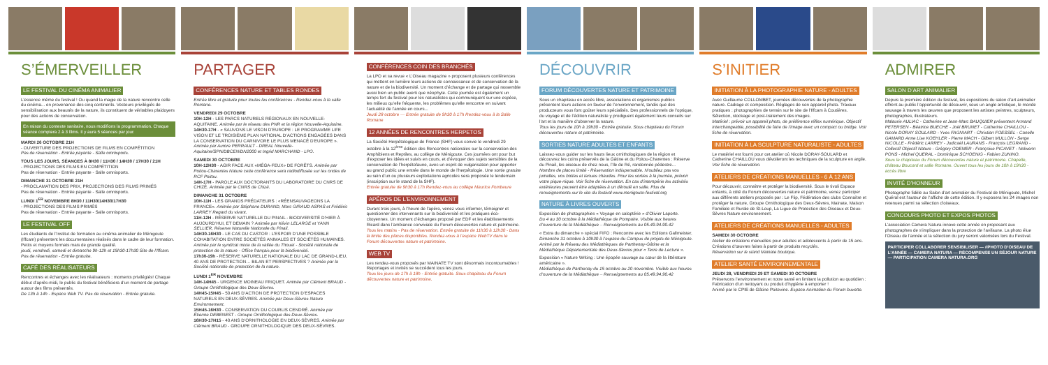S’ÉMERVEILLER
LE FESTIVAL DU CINÉMA ANIMALIER
L’essence même du festival ! Ou quand la magie de la nature rencontre celle du cinéma... en provenance des cinq continents. Vecteurs privilégiés de sensibilisation aux beautés de la nature, ils constituent de véritables plaidoyers pour des actions de conservation.
En raison du contexte sanitaire, nous modifions la programmation. Chaque séance comptera 2 à 3 films. Il y aura 5 séances par jour.
MARDI 26 OCTOBRE 21H
- OUVERTURE DES PROJECTIONS DE FILMS EN COMPÉTITION
Pas de réservation - Entrée payante - Salle omnisports.
TOUS LES JOURS, SÉANCES À 8H30 / 11H30 / 14H30 / 17H30 / 21H
- PROJECTIONS DES FILMS EN COMPÉTITION
Pas de réservation - Entrée payante - Salle omnisports.
DIMANCHE 31 OCTOBRE 21H
- PROCLAMATION DES PRIX, PROJECTIONS DES FILMS PRIMÉS
Pas de réservation - Entrée payante - Salle omnisports.
LUNDI 1<sup>ER</sup> NOVEMBRE 8H30 / 11H30/14H30/17H30
- PROJECTIONS DES FILMS PRIMÉS
Pas de réservation - Entrée payante - Salle omnisports.
LE FESTIVAL OFF
Les étudiants de l’Institut de formation au cinéma animalier de Ménigoute (Iffcam) présentent les documentaires réalisés dans le cadre de leur formation. Petits et moyens formats mais de grande qualité.
jeudi, vendredi, samedi et dimanche 9h-12h et 15h30-17h30 Site de l’Iffcam. Pas de réservation - Entrée gratuite.
CAFÉ DES RÉALISATEURS
Rencontres et échanges avec les réalisateurs : moments privilégiés! Chaque début d’après-midi, le public du festival bénéficiera d’un moment de partage autour des films présentés.
De 13h à 14h - Espace Web TV. Pas de réservation - Entrée gratuite.
PARTAGER
CONFÉRENCES NATURE ET TABLES RONDES
Entrée libre et gratuite pour toutes les conférences - Rendez-vous à la salle Romane.
VENDREDI 29 OCTOBRE
10H-12H - LES PARCS NATURELS RÉGIONAUX EN NOUVELLE-AQUITAINE. Animée par le réseau des PNR et la région Nouvelle-Aquitaine.
14H30-17H - « SAUVONS LE VISON D’EUROPE : LE PROGRAMME LIFE VISON ET LE TROISIÈME PLAN NATIONAL D’ACTIONS ENGAGÉES DANS LA CONSERVATION DU CARNIVORE LE PLUS MENACÉ D’EUROPE ». Animée par Aurore PERRAULT - DREAL Nouvelle-Aquitaine/SPN/DBCEN/DN2000 et Ingrid MARCHAND - LPO.
SAMEDI 30 OCTOBRE
10H-12H30 - AGIR FACE AUX «MÉGA-FEUX» DE FORÊTS. Animée par Poitou-Charentes Nature cette conférence sera radiodiffusée sur les ondes de RCF Poitou.
14H-17H - PAROLE AUX DOCTORANTS DU LABORATOIRE DU CNRS DE CHIZÉ. Animée par le CNRS de Chizé.
DIMANCHE 31 OCTOBRE
10H-11H - LES GRANDS PRÉDATEURS : «RÉENSAUVAGEONS LA FRANCE». Animée par Stéphane DURAND, Marc GIRAUD ASPAS et Frédéric LARREY Regard du vivant.
11H-12H - RÉSERVE NATURELLE DU PINAIL - BIODIVERSITÉ D’HIER À AUJOURD’HUI, ET DEMAIN ? Animée par Kévin LELARGE et YANN SELLIER, Réserve Naturelle Nationale du Pinail.
14H30-16H30 - LE CAS DU CASTOR : L’ESPOIR D’UNE POSSIBLE COHABITATION ENTRE SOCIÉTÉS ANIMALES ET SOCIÉTÉS HUMAINES. Animée par le syndicat mixte de la vallée du Thouet - Société nationale de protection de la nature - Office français pour la biodiversité.
17h30-19h - RÉSERVE NATURELLE NATIONALE DU LAC DE GRAND-LIEU, 40 ANS DE PROTECTION… BILAN ET PERSPECTIVES ? Animée par la Société nationale de protection de la nature.
LUNDI 1<sup>ER</sup> NOVEMBRE
14H-14H45 - URGENCE MOINEAU FRIQUET. Animée par Clément BRAUD - Groupe Ornithologique des Deux-Sèvres.
14H45-15H45 - 50 ANS D’ACTION DE PROTECTION D’ESPACES NATURELS EN DEUX-SÈVRES. Animée par Deux-Sèvres Nature Environnement.
15H45-16H30 - CONSERVATION DU COURLIS CENDRÉ. Animée par Étienne DEBENEST - Groupe Ornithologique des Deux-Sèvres.
16H30-17H15 - 40 ANS D’ORNITHOLOGIE EN DEUX-SÈVRES. Animée par Clément BRAUD - GROUPE ORNITHOLOGIQUE DES DEUX-SÈVRES.
CONFÉRENCES COIN DES BRANCHÉS
La LPO et sa revue « L’Oiseau magazine » proposent plusieurs conférences qui mettent en lumière leurs actions de connaissance et de conservation de la nature et de la biodiversité. Un moment d’échange et de partage qui rassemble aussi bien un public averti que néophyte. Cette journée est également un temps fort du festival pour les naturalistes qui communiquent sur une espèce, les milieux qu’elle fréquente, les problèmes qu’elle rencontre en suivant l’actualité de l’année en cours...
Jeudi 28 octobre — Entrée gratuite de 9h30 à 17h Rendez-vous à la Salle Romane
12 ANNÉES DE RENCONTRES HERPETOS
La Société Herpétologique de France (SHF) vous convie le vendredi 29 octobre à la 12<sup>ème</sup> édition des Rencontres nationales sur la conservation des Amphibiens et Reptiles, au collège de Ménigoute. Ces journées ont pour but d’exposer les idées et suivis en cours, et d’évoquer des sujets sensibles de la conservation de l’herpétofaune, avec un esprit de vulgarisation pour apporter au grand public une entrée dans le monde de l’herpétologie. Une sortie gratuite au sein d’un ou plusieurs exploitations agricoles sera proposée le lendemain (inscription sur le stand de la SHF).
Entrée gratuite de 9h30 à 17h Rendez-vous au collège Maurice Fombeure
APÉROS DE L’ENVIRONNEMENT
Durant trois jours, à l’heure de l’apéro, venez vous informer, témoigner et questionner des intervenants sur la biodiversité et les pratiques éco-citoyennes. Un moment d’échanges proposé par EDF et les établissements Ricard dans l’ambiance conviviale du Forum découvertes nature et patrimoine.
Tous les matins - Pas de réservation. Entrée gratuite de 11h30 à 12h30 - Dans la limite des places disponibles. Rendez-vous à l’espace WebTV dans le Forum découvertes nature et patrimoine.
WEB TV
Les rendez-vous proposés par MAINATE TV sont désormais incontournables ! Reportages et invités se succèdent tous les jours.
Tous les jours de 17h à 18h - Entrée gratuite. Sous chapiteau du Forum découvertes nature et patrimoine.
DÉCOUVRIR
FORUM DÉCOUVERTES NATURE ET PATRIMOINE
Sous un chapiteau en accès libre, associations et organismes publics présentent leurs actions en faveur de l’environnement, tandis que des producteurs vous font goûter leurs spécialités. Des professionnels de l’optique, du voyage et de l’édition naturaliste y prodiguent également leurs conseils sur l’art et la manière d’observer la nature.
Tous les jours de 10h à 19h30 - Entrée gratuite. Sous chapiteau du Forum découvertes nature et patrimoine.
SORTIES NATURE ADULTES ET ENFANTS
Laissez-vous guider sur les hauts lieux ornithologiques de la région et découvrez les coins préservés de la Gâtine et du Poitou-Charentes : Réserve du Pinail, les oiseaux de chez nous, l’Ile de Ré, randonnée pédestre...
Nombre de places limité - Réservation indispensable. N’oubliez pas vos jumelles, vos bottes et tenues chaudes. Pour les sorties à la journée, prévoir votre pique-nique. Voir fiche de réservation. En cas d’intempérie les activités extérieures peuvent être adaptées à un déroulé en salle. Plus de renseignements sur le site du festival www.menigoute-festival.org
NATURE À LIVRES OUVERTS
Exposition de photographies « Voyage en caloptérie » d’Olivier Laporte.
Du 4 au 30 octobre à la Médiathèque de Pompaire. Visible aux heures d’ouverture de la Médiathèque – Renseignements au 05.49.94.90.42
« Extra du dimanche » spécial FIFO : Rencontre avec les Editions Gallmeister.
Dimanche 31 octobre à 10h30 à l’espace du Campus de projets de Ménigoute. Animé par le Réseau des Médiathèques de Parthenay-Gâtine et la Médiathèque Départementale des Deux-Sèvres pour « Terre de Lecture ».
Exposition « Nature Writing : Une épopée sauvage au cœur de la littérature américaine ».
Médiathèque de Parthenay du 15 octobre au 20 novembre. Visible aux heures d’ouverture de la Médiathèque – Renseignements au 05.49.94.90.42
S’INITIER
INITIATION À LA PHOTOGRAPHIE NATURE - ADULTES
Avec Guillaume COLLOMBET, journées découvertes de la photographie nature. Cadrage et composition. Réglages de son appareil photo. Travaux pratiques : photographies de terrain sur le site de l’Iffcam à Coutières. Sélection, stockage et post-traitement des images.
Matériel : prévoir un appareil photo, de préférence réflex numérique. Objectif interchangeable, possibilité de faire de l’image avec un compact ou bridge. Voir fiche de réservation.
INITIATION À LA SCULPTURE NATURALISTE - ADULTES
Le matériel est fourni pour cet atelier où Nicole DORAY-SOULARD et Catherine CHAILLOU vous dévoileront les techniques de la sculpture en argile.
Voir fiche de réservation.
ATELIERS DE CRÉATIONS MANUELLES - 6 À 12 ANS
Pour découvrir, connaître et protéger la biodiversité. Sous le tivoli Espace enfants, à côté du Forum découvertes nature et patrimoine, venez participer aux différents ateliers proposés par : Le Flip, Fédération des clubs Connaître et protéger la nature, Groupe Ornithologique des Deux-Sèvres, Mainate, Maison Familiale et Rurale de St-Loup, La Ligue de Protection des Oiseaux et Deux-Sèvres Nature environnement.
ATELIERS DE CRÉATIONS MANUELLES - ADULTES
SAMEDI 30 OCTOBRE
Atelier de créations manuelles pour adultes et adolescents à partir de 15 ans. Créations d’œuvres faites à partir de produits recyclés.
Réservation sur le stand Mainate boutique.
ATELIER SANTÉ ENVIRONNEMENTALE
JEUDI 28, VENDREDI 29 ET SAMEDI 30 OCTOBRE
Préservons l’environnement et notre santé en limitant la pollution au quotidien : Fabrication d’un nettoyant ou produit d’hygiène à emporter !
Animé par le CPIE de Gâtine Poitevine. Espace Animation du Forum buvette.
ADMIRER
SALON D’ART ANIMALIER
Depuis la première édition du festival, les expositions du salon d’art animalier offrent au public l’opportunité de découvrir, sous un angle artistique, le monde sauvage à travers les œuvres que proposent les artistes peintres, sculpteurs, photographes, illustrateurs.
Malaurie AULIAC - Catherine et Jean-Marc BAUQUIER présentent Armand PETERSEN - Béatrice BUECHE - Joël BRUNET - Catherine CHAILLOU - Nicole DORAY SOULARD - Yves FAGNIART - Christian FOESSEL - Canelle GAMARD Anne Lise KOEHLER - Pierre MACH - Gilbert MULLON - Serge NICOLLE - Frédéric LARREY - Judicaël LAURANS - François LEGRAND - Collectif Objectif Nature - Grégory ODEMER - Françoise PICAVET - Nolwenn PONS - Michel QUERAL - Dominique SCHOENIG - Fabien ZUNINO.
Sous le chapiteau du Forum découvertes nature et patrimoine. Chapelle, château Boucard et salle Romane. Ouvert tous les jours de 10h à 19h30 - accès libre
INVITÉ D’HONNEUR
Photographe fidèle au Salon d’art animalier du Festival de Ménigoute, Michel Quéral est l’auteur de l’affiche de cette édition. Il y exposera les 24 images non retenues parmi sa sélection d’oiseaux.
CONCOURS PHOTO ET EXPOS PHOTOS
L’association Camera Natura innove cette année en proposant aux photographes de s’impliquer dans la protection de l’avifaune. La photo élue l’Oiseau de l’année et la sélection du jury seront valorisées lors du Festival.
PARTICIPER COLLABORER SENSIBILISER — #PHOTO D’OISEAU DE L’ANNÉE — CAMERA NATURA — RÉCOMPENSE UN SÉJOUR NATURE — PARTICIPATION CAMERA NATURA.ORG